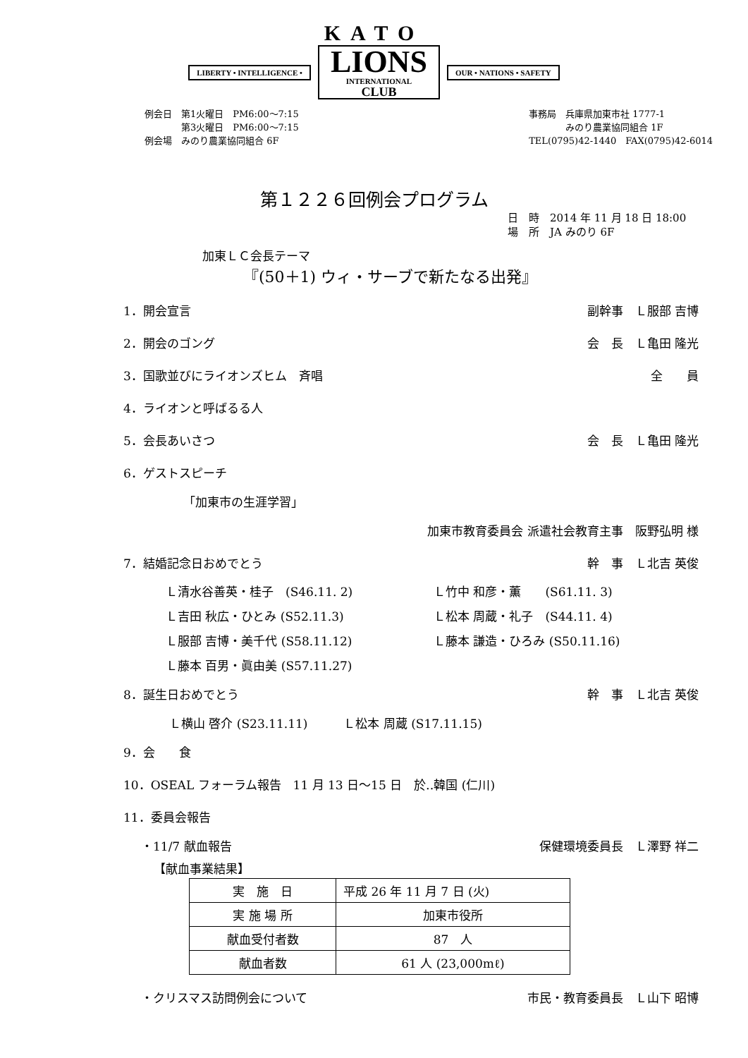KATO
LIBERTY • INTELLIGENCE •
LIONS
INTERNATIONAL
CLUB
OUR • NATIONS • SAFETY
例会日　第1火曜日　PM6:00～7:15
　　　　第3火曜日　PM6:00～7:15
例会場　みのり農業協同組合 6F
事務局　兵庫県加東市社 1777-1
　　　　みのり農業協同組合 1F
TEL(0795)42-1440　FAX(0795)42-6014
第１２２６回例会プログラム
日　時　2014 年 11 月 18 日 18:00
場　所　JA みのり 6F
加東ＬＣ会長テーマ
『(50＋1) ウィ・サーブで新たなる出発』
1．開会宣言 副幹事　Ｌ服部 吉博
2．開会のゴング 会　長　Ｌ亀田 隆光
3．国歌並びにライオンズヒム　斉唱 全　　員
4．ライオンと呼ばるる人
5．会長あいさつ 会　長　Ｌ亀田 隆光
6．ゲストスピーチ
「加東市の生涯学習」
加東市教育委員会 派遣社会教育主事　阪野弘明 様
7．結婚記念日おめでとう 幹　事　Ｌ北吉 英俊
Ｌ清水谷善英・桂子　(S46.11. 2)
Ｌ竹中 和彦・薫　　(S61.11. 3)
Ｌ吉田 秋広・ひとみ (S52.11.3)
Ｌ松本 周蔵・礼子　(S44.11. 4)
Ｌ服部 吉博・美千代 (S58.11.12)
Ｌ藤本 謙造・ひろみ (S50.11.16)
Ｌ藤本 百男・眞由美 (S57.11.27)
8．誕生日おめでとう 幹　事　Ｌ北吉 英俊
Ｌ横山 啓介 (S23.11.11)　　　Ｌ松本 周蔵 (S17.11.15)
9．会　　食
10．OSEAL フォーラム報告　11 月 13 日～15 日　於‥韓国 (仁川)
11．委員会報告
・11/7 献血報告 保健環境委員長　Ｌ澤野 祥二
【献血事業結果】
| 実 施 日 | 平成 26 年 11 月 7 日 (火) |
| 実 施 場 所 | 加東市役所 |
| 献血受付者数 | 87 人 |
| 献血者数 | 61 人 (23,000mℓ) |
・クリスマス訪問例会について 市民・教育委員長　Ｌ山下 昭博